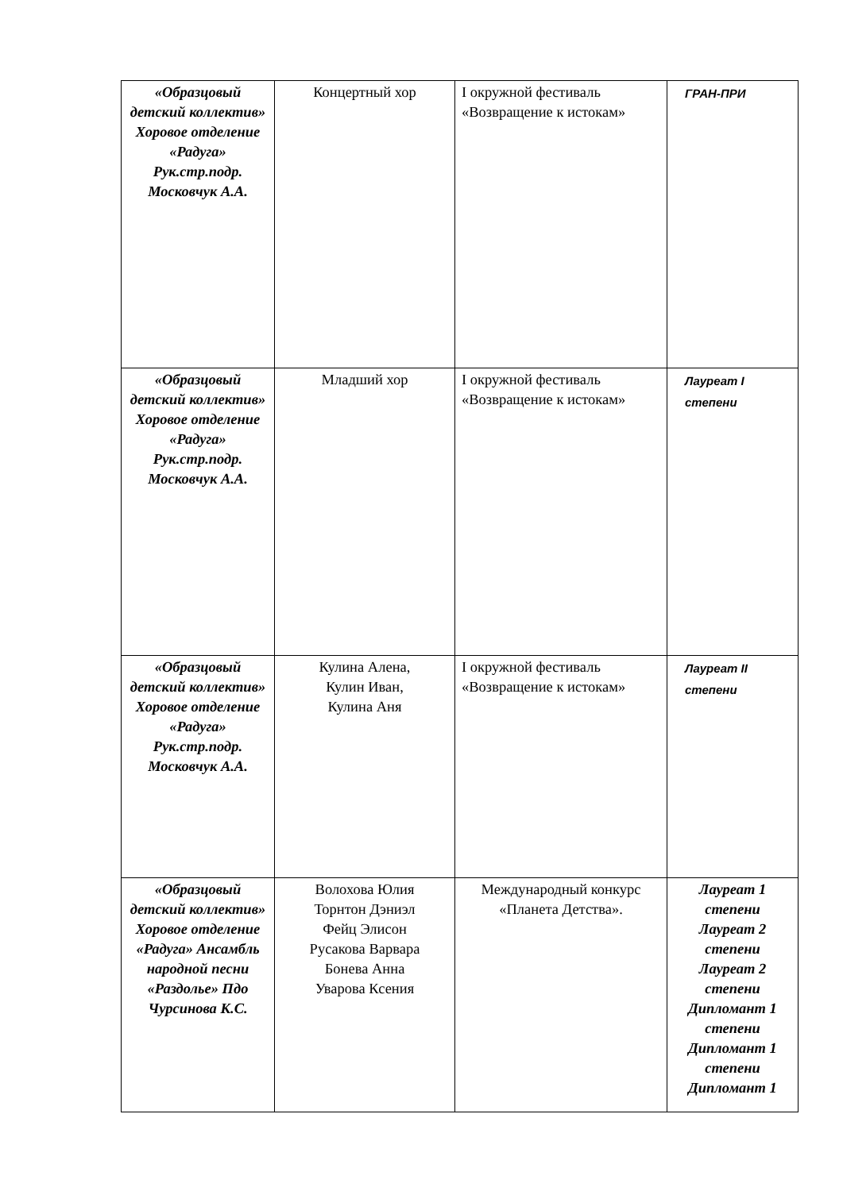| «Образцовый детский коллектив» Хоровое отделение «Радуга» Рук.стр.подр. Московчук А.А. | Концертный хор | I окружной фестиваль «Возвращение к истокам» | ГРАН-ПРИ |
| «Образцовый детский коллектив» Хоровое отделение «Радуга» Рук.стр.подр. Московчук А.А. | Младший хор | I окружной фестиваль «Возвращение к истокам» | Лауреат I степени |
| «Образцовый детский коллектив» Хоровое отделение «Радуга» Рук.стр.подр. Московчук А.А. | Кулина Алена, Кулин Иван, Кулина Аня | I окружной фестиваль «Возвращение к истокам» | Лауреат II степени |
| «Образцовый детский коллектив» Хоровое отделение «Радуга» Ансамбль народной песни «Раздолье» Пдо Чурсинова К.С. | Волохова Юлия Торнтон Дэниэл Фейц Элисон Русакова Варвара Бонева Анна Уварова Ксения | Международный конкурс «Планета Детства». | Лауреат 1 степени Лауреат 2 степени Лауреат 2 степени Дипломант 1 степени Дипломант 1 степени Дипломант 1 |